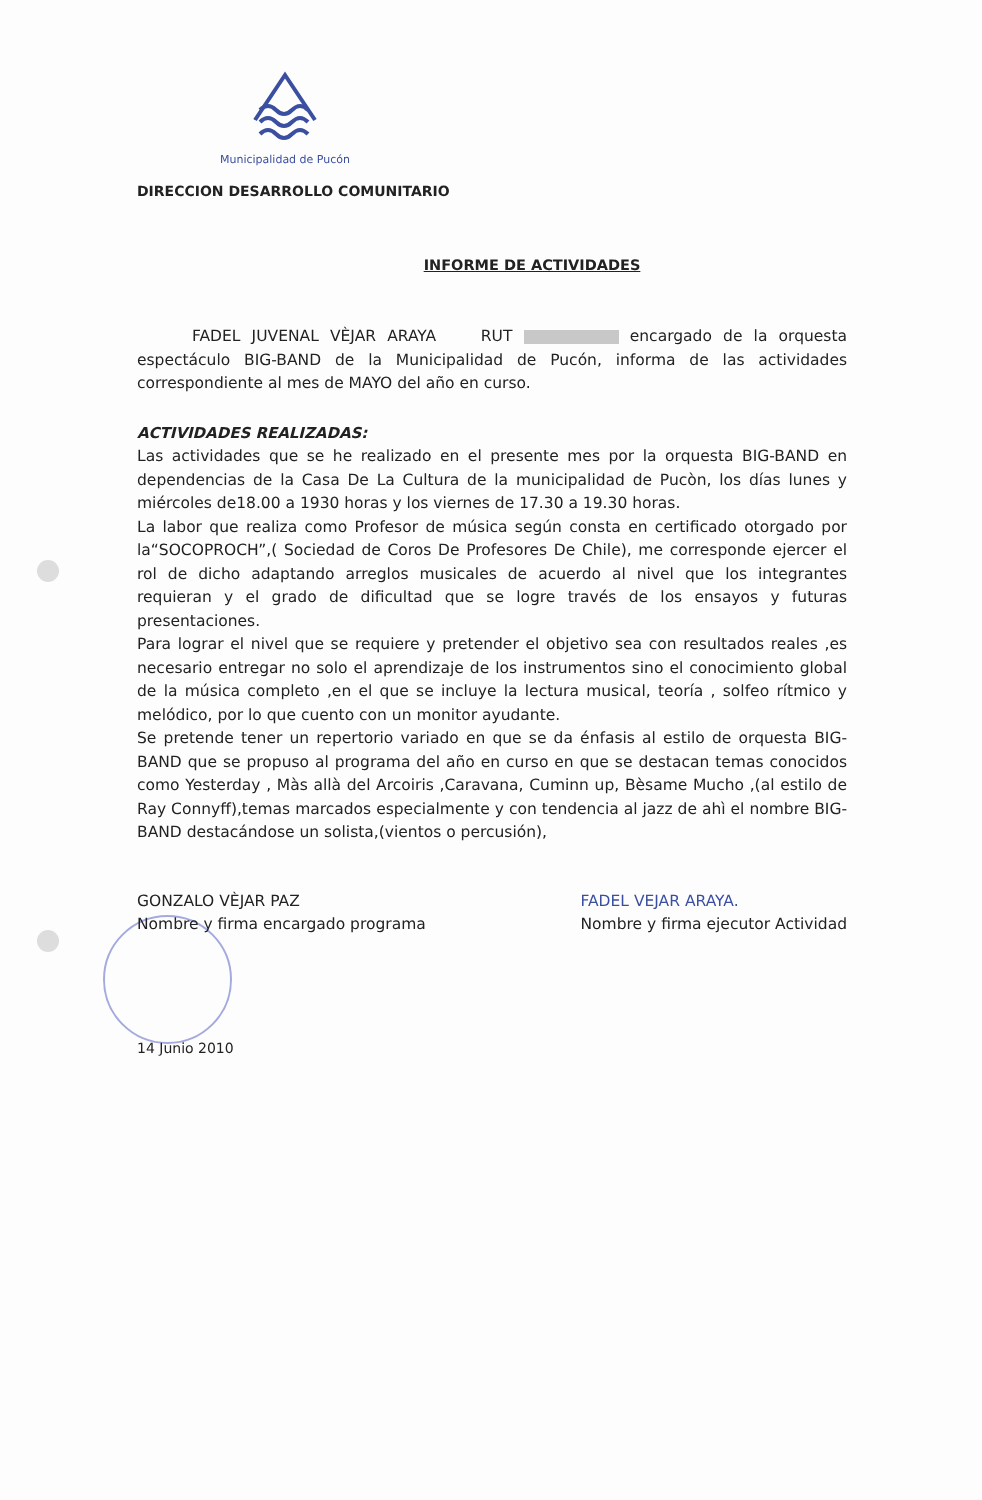Municipalidad de Pucón
DIRECCION DESARROLLO COMUNITARIO
INFORME DE ACTIVIDADES
FADEL JUVENAL VÈJAR ARAYA RUT encargado de la orquesta espectáculo BIG-BAND de la Municipalidad de Pucón, informa de las actividades correspondiente al mes de MAYO del año en curso.
ACTIVIDADES REALIZADAS:
Las actividades que se he realizado en el presente mes por la orquesta BIG-BAND en dependencias de la Casa De La Cultura de la municipalidad de Pucòn, los días lunes y miércoles de18.00 a 1930 horas y los viernes de 17.30 a 19.30 horas.
La labor que realiza como Profesor de música según consta en certificado otorgado por la“SOCOPROCH”,( Sociedad de Coros De Profesores De Chile), me corresponde ejercer el rol de dicho adaptando arreglos musicales de acuerdo al nivel que los integrantes requieran y el grado de dificultad que se logre través de los ensayos y futuras presentaciones.
Para lograr el nivel que se requiere y pretender el objetivo sea con resultados reales ,es necesario entregar no solo el aprendizaje de los instrumentos sino el conocimiento global de la música completo ,en el que se incluye la lectura musical, teoría , solfeo rítmico y melódico, por lo que cuento con un monitor ayudante.
Se pretende tener un repertorio variado en que se da énfasis al estilo de orquesta BIG-BAND que se propuso al programa del año en curso en que se destacan temas conocidos como Yesterday , Màs allà del Arcoiris ,Caravana, Cuminn up, Bèsame Mucho ,(al estilo de Ray Connyff),temas marcados especialmente y con tendencia al jazz de ahì el nombre BIG-BAND destacándose un solista,(vientos o percusión),
GONZALO VÈJAR PAZ
Nombre y firma encargado programa
FADEL VEJAR ARAYA.
Nombre y firma ejecutor Actividad
14 Junio 2010